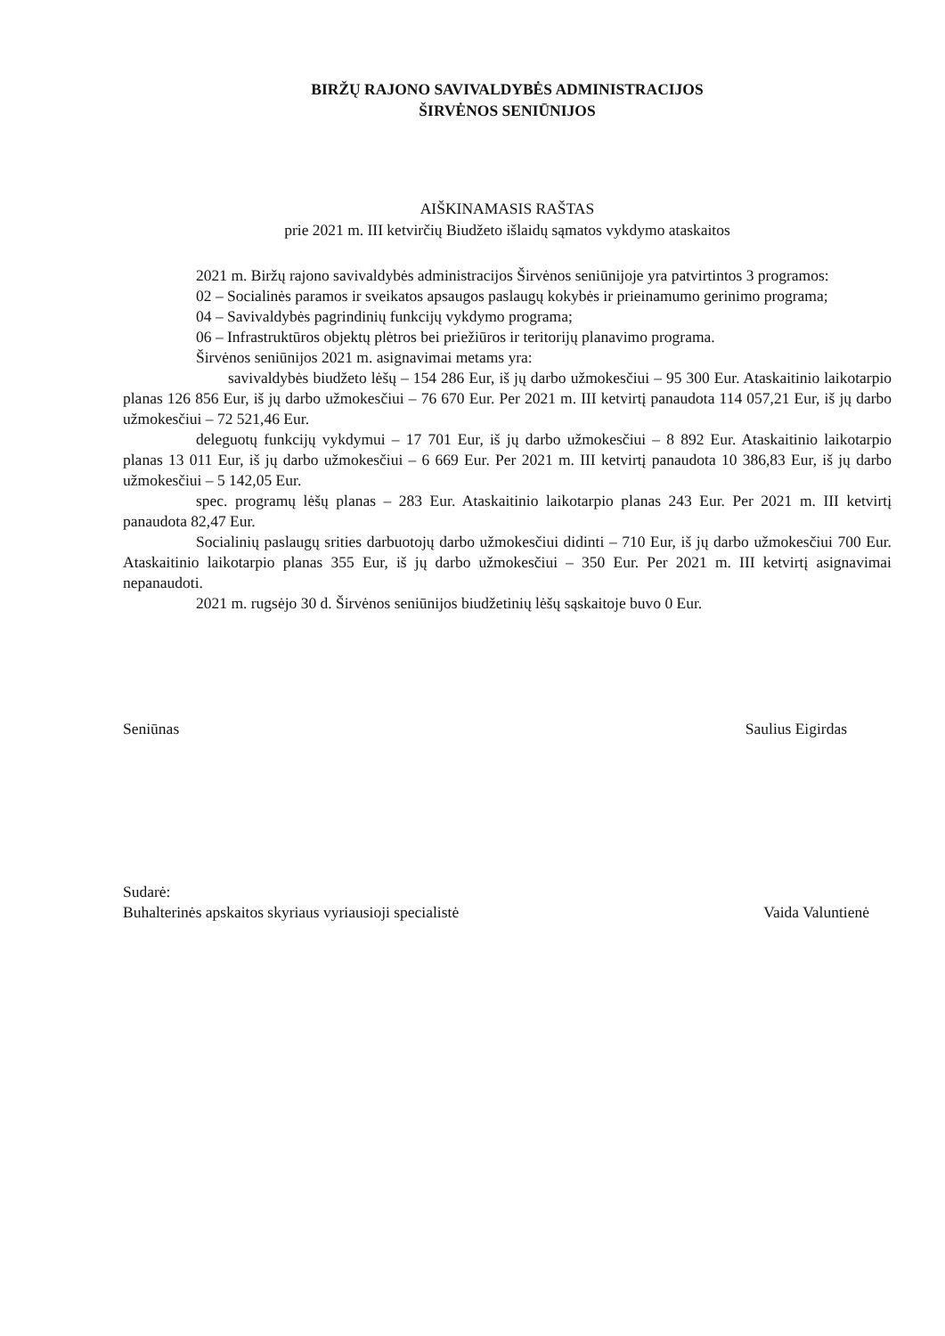BIRŽŲ RAJONO SAVIVALDYBĖS ADMINISTRACIJOS
ŠIRVĖNOS SENIŪNIJOS
AIŠKINAMASIS RAŠTAS
prie 2021 m. III ketvirčių Biudžeto išlaidų sąmatos vykdymo ataskaitos
2021 m. Biržų rajono savivaldybės administracijos Širvėnos seniūnijoje yra patvirtintos 3 programos:
02 – Socialinės paramos ir sveikatos apsaugos paslaugų kokybės ir prieinamumo gerinimo programa;
04 – Savivaldybės pagrindinių funkcijų vykdymo programa;
06 – Infrastruktūros objektų plėtros bei priežiūros ir teritorijų planavimo programa.
Širvėnos seniūnijos 2021 m. asignavimai metams yra:
savivaldybės biudžeto lėšų – 154 286 Eur, iš jų darbo užmokesčiui – 95 300 Eur. Ataskaitinio laikotarpio planas 126 856 Eur, iš jų darbo užmokesčiui – 76 670 Eur. Per 2021 m. III ketvirtį panaudota 114 057,21 Eur, iš jų darbo užmokesčiui – 72 521,46 Eur.
deleguotų funkcijų vykdymui – 17 701 Eur, iš jų darbo užmokesčiui – 8 892 Eur. Ataskaitinio laikotarpio planas 13 011 Eur, iš jų darbo užmokesčiui – 6 669 Eur. Per 2021 m. III ketvirtį panaudota 10 386,83 Eur, iš jų darbo užmokesčiui – 5 142,05 Eur.
spec. programų lėšų planas – 283 Eur. Ataskaitinio laikotarpio planas 243 Eur. Per 2021 m. III ketvirtį panaudota 82,47 Eur.
Socialinių paslaugų srities darbuotojų darbo užmokesčiui didinti – 710 Eur, iš jų darbo užmokesčiui 700 Eur. Ataskaitinio laikotarpio planas 355 Eur, iš jų darbo užmokesčiui – 350 Eur. Per 2021 m. III ketvirtį asignavimai nepanaudoti.
2021 m. rugsėjo 30 d. Širvėnos seniūnijos biudžetinių lėšų sąskaitoje buvo 0 Eur.
Seniūnas Saulius Eigirdas
Sudarė:
Buhalterinės apskaitos skyriaus vyriausioji specialistė Vaida Valuntienė